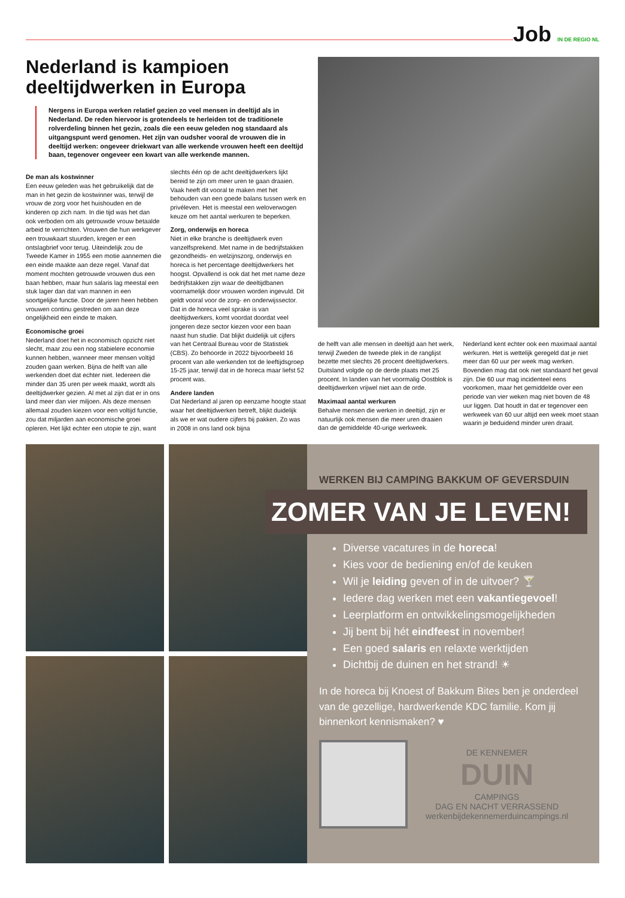Job IN DE REGIO NL
Nederland is kampioen deeltijdwerken in Europa
Nergens in Europa werken relatief gezien zo veel mensen in deeltijd als in Nederland. De reden hiervoor is grotendeels te herleiden tot de traditionele rolverdeling binnen het gezin, zoals die een eeuw geleden nog standaard als uitgangspunt werd genomen. Het zijn van oudsher vooral de vrouwen die in deeltijd werken: ongeveer driekwart van alle werkende vrouwen heeft een deeltijd baan, tegenover ongeveer een kwart van alle werkende mannen.
De man als kostwinner
Een eeuw geleden was het gebruikelijk dat de man in het gezin de kostwinner was, terwijl de vrouw de zorg voor het huishouden en de kinderen op zich nam. In die tijd was het dan ook verboden om als getrouwde vrouw betaalde arbeid te verrichten. Vrouwen die hun werkgever een trouwkaart stuurden, kregen er een ontslagbrief voor terug. Uiteindelijk zou de Tweede Kamer in 1955 een motie aannemen die een einde maakte aan deze regel. Vanaf dat moment mochten getrouwde vrouwen dus een baan hebben, maar hun salaris lag meestal een stuk lager dan dat van mannen in een soortgelijke functie. Door de jaren heen hebben vrouwen continu gestreden om aan deze ongelijkheid een einde te maken.
Economische groei
Nederland doet het in economisch opzicht niet slecht, maar zou een nog stabielere economie kunnen hebben, wanneer meer mensen voltijd zouden gaan werken. Bijna de helft van alle werkenden doet dat echter niet. Iedereen die minder dan 35 uren per week maakt, wordt als deeltijdwerker gezien. Al met al zijn dat er in ons land meer dan vier miljoen. Als deze mensen allemaal zouden kiezen voor een voltijd functie, zou dat miljarden aan economische groei opleren. Het lijkt echter een utopie te zijn, want slechts één op de acht deeltijdwerkers lijkt bereid te zijn om meer uren te gaan draaien. Vaak heeft dit vooral te maken met het behouden van een goede balans tussen werk en privéleven. Het is meestal een weloverwogen keuze om het aantal werkuren te beperken.
Zorg, onderwijs en horeca
Niet in elke branche is deeltijdwerk even vanzelfsprekend. Met name in de bedrijfstakken gezondheids- en welzijnszorg, onderwijs en horeca is het percentage deeltijdwerkers het hoogst. Opvallend is ook dat het met name deze bedrijfstakken zijn waar de deeltijdbanen voornamelijk door vrouwen worden ingevuld. Dit geldt vooral voor de zorg- en onderwijssector. Dat in de horeca veel sprake is van deeltijdwerkers, komt voordat doordat veel jongeren deze sector kiezen voor een baan naast hun studie. Dat blijkt duidelijk uit cijfers van het Centraal Bureau voor de Statistiek (CBS). Zo behoorde in 2022 bijvoorbeeld 16 procent van alle werkenden tot de leeftijdsgroep 15-25 jaar, terwijl dat in de horeca maar liefst 52 procent was.
Andere landen
Dat Nederland al jaren op eenzame hoogte staat waar het deeltijdwerken betreft, blijkt duidelijk als we er wat oudere cijfers bij pakken. Zo was in 2008 in ons land ook bijna
de helft van alle mensen in deeltijd aan het werk, terwijl Zweden de tweede plek in de ranglijst bezette met slechts 26 procent deeltijdwerkers. Duitsland volgde op de derde plaats met 25 procent. In landen van het voormalig Oostblok is deeltijdwerken vrijwel niet aan de orde.
Maximaal aantal werkuren
Behalve mensen die werken in deeltijd, zijn er natuurlijk ook mensen die meer uren draaien dan de gemiddelde 40-urige werkweek. Nederland kent echter ook een maximaal aantal werkuren. Het is wettelijk geregeld dat je niet meer dan 60 uur per week mag werken. Bovendien mag dat ook niet standaard het geval zijn. Die 60 uur mag incidenteel eens voorkomen, maar het gemiddelde over een periode van vier weken mag niet boven de 48 uur liggen. Dat houdt in dat er tegenover een werkweek van 60 uur altijd een week moet staan waarin je beduidend minder uren draait.
WERKEN BIJ CAMPING BAKKUM OF GEVERSDUIN
ZOMER VAN JE LEVEN!
Diverse vacatures in de horeca!
Kies voor de bediening en/of de keuken
Wil je leiding geven of in de uitvoer? 🍸
Iedere dag werken met een vakantiegevoel!
Leerplatform en ontwikkelingsmogelijkheden
Jij bent bij hét eindfeest in november!
Een goed salaris en relaxte werktijden
Dichtbij de duinen en het strand! ☀
In de horeca bij Knoest of Bakkum Bites ben je onderdeel van de gezellige, hardwerkende KDC familie. Kom jij binnenkort kennismaken? ♥
DE KENNEMER
DUIN
CAMPINGS
DAG EN NACHT VERRASSEND
werkenbijdekennemerduincampings.nl